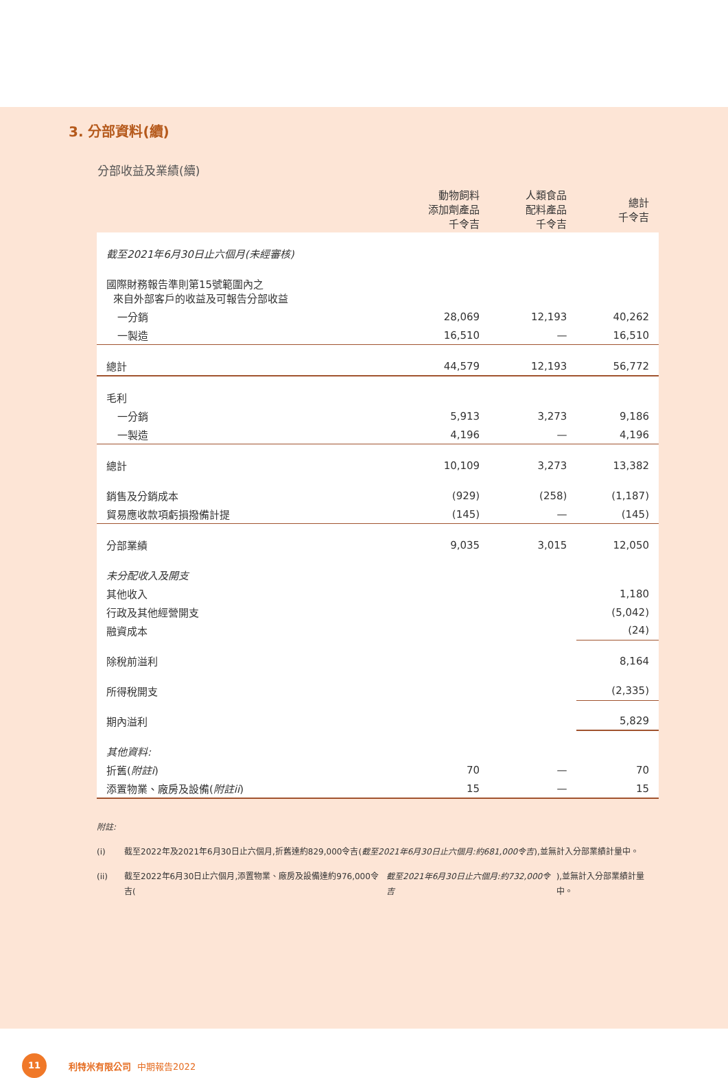3. 分部資料(續)
分部收益及業績(續)
| | 動物飼料 添加劑產品 千令吉 | 人類食品 配料產品 千令吉 | 總計 千令吉 |
| --- | --- | --- | --- |
| 截至2021年6月30日止六個月(未經審核) | | | |
| 國際財務報告準則第15號範圍內之 來自外部客戶的收益及可報告分部收益 | | | |
| 一分銷 | 28,069 | 12,193 | 40,262 |
| 一製造 | 16,510 | — | 16,510 |
| 總計 | 44,579 | 12,193 | 56,772 |
| 毛利 | | | |
| 一分銷 | 5,913 | 3,273 | 9,186 |
| 一製造 | 4,196 | — | 4,196 |
| 總計 | 10,109 | 3,273 | 13,382 |
| 銷售及分銷成本 | (929) | (258) | (1,187) |
| 貿易應收款項虧損撥備計提 | (145) | — | (145) |
| 分部業績 | 9,035 | 3,015 | 12,050 |
| 未分配收入及開支 | | | |
| 其他收入 | | | 1,180 |
| 行政及其他經營開支 | | | (5,042) |
| 融資成本 | | | (24) |
| 除稅前溢利 | | | 8,164 |
| 所得稅開支 | | | (2,335) |
| 期內溢利 | | | 5,829 |
| 其他資料: | | | |
| 折舊( 附註i ) | 70 | — | 70 |
| 添置物業、廠房及設備( 附註ii ) | 15 | — | 15 |
附註:
(i) 截至2022年及2021年6月30日止六個月,折舊達約829,000令吉(截至2021年6月30日止六個月:約681,000令吉),並無計入分部業績計量中。
(ii) 截至2022年6月30日止六個月,添置物業、廠房及設備達約976,000令吉(截至2021年6月30日止六個月:約732,000令吉),並無計入分部業績計量中。
11
利特米有限公司 中期報告2022